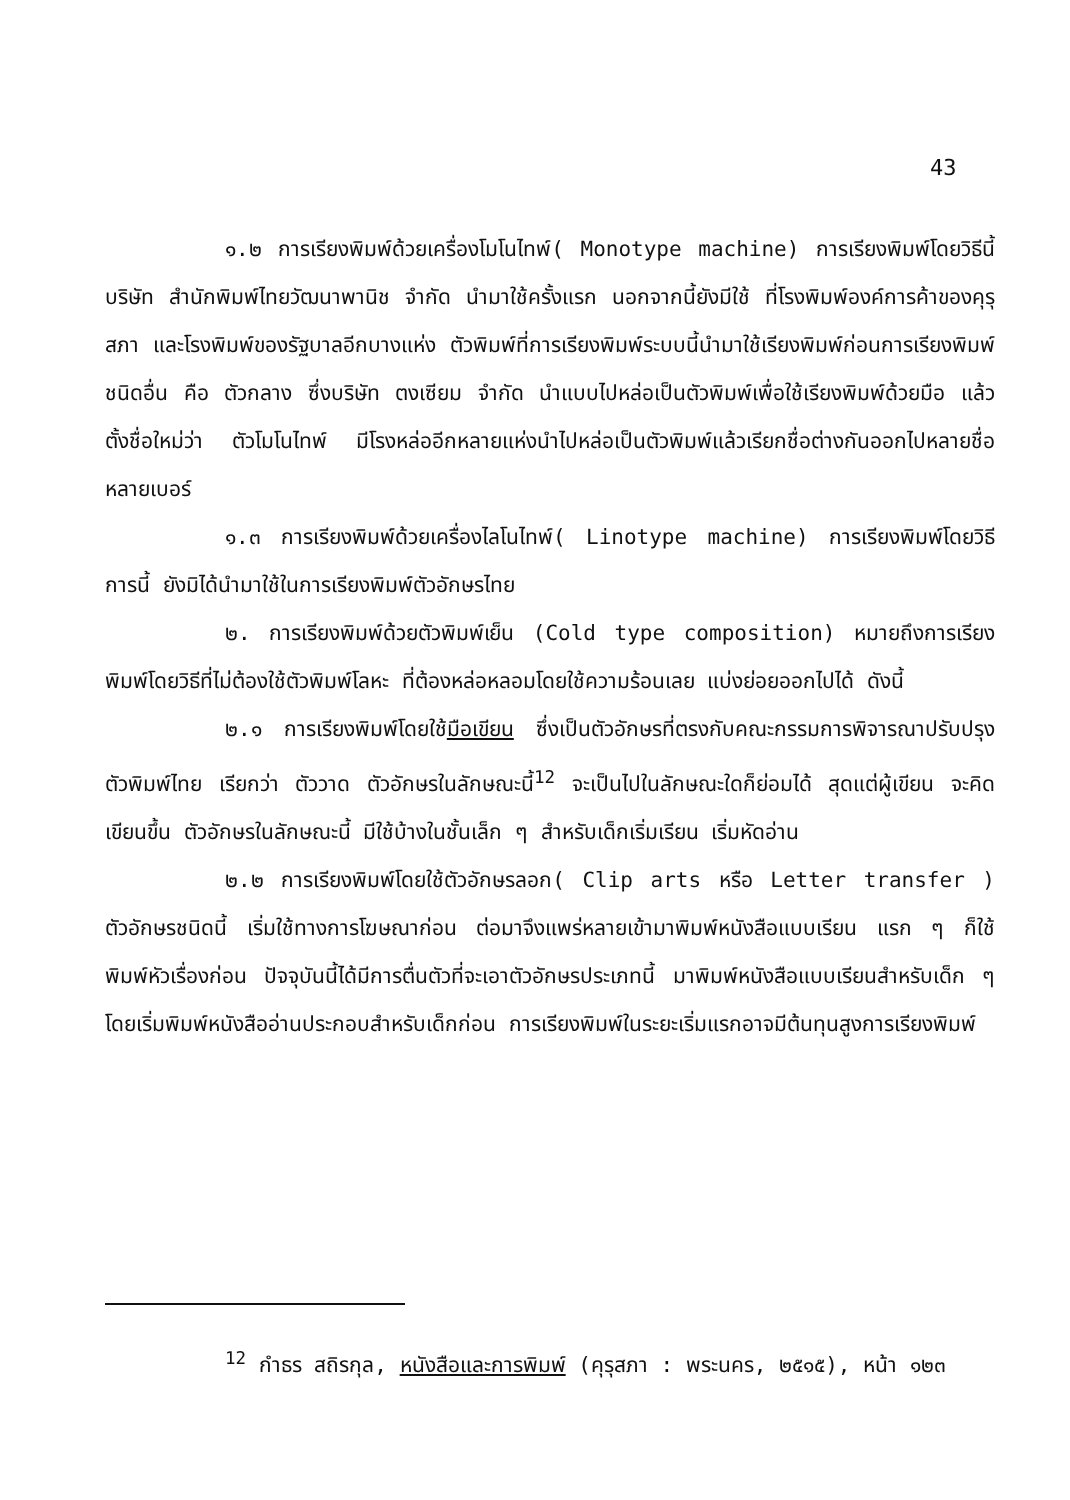43
๑.๒ การเรียงพิมพ์ด้วยเครื่องโมโนไทพ์( Monotype machine) การเรียงพิมพ์โดยวิธีนี้ บริษัท สำนักพิมพ์ไทยวัฒนาพานิช จำกัด นำมาใช้ครั้งแรก นอกจากนี้ยังมีใช้ ที่โรงพิมพ์องค์การค้าของคุรุสภา และโรงพิมพ์ของรัฐบาลอีกบางแห่ง ตัวพิมพ์ที่การเรียงพิมพ์ระบบนี้นำมาใช้เรียงพิมพ์ก่อนการเรียงพิมพ์ชนิดอื่น คือ ตัวกลาง ซึ่งบริษัท ตงเซียม จำกัด นำแบบไปหล่อเป็นตัวพิมพ์เพื่อใช้เรียงพิมพ์ด้วยมือ แล้วตั้งชื่อใหม่ว่า ตัวโมโนไทพ์ มีโรงหล่ออีกหลายแห่งนำไปหล่อเป็นตัวพิมพ์แล้วเรียกชื่อต่างกันออกไปหลายชื่อ หลายเบอร์
๑.๓ การเรียงพิมพ์ด้วยเครื่องไลโนไทพ์( Linotype machine) การเรียงพิมพ์โดยวิธีการนี้ ยังมิได้นำมาใช้ในการเรียงพิมพ์ตัวอักษรไทย
๒. การเรียงพิมพ์ด้วยตัวพิมพ์เย็น (Cold type composition) หมายถึงการเรียงพิมพ์โดยวิธีที่ไม่ต้องใช้ตัวพิมพ์โลหะ ที่ต้องหล่อหลอมโดยใช้ความร้อนเลย แบ่งย่อยออกไปได้ ดังนี้
๒.๑ การเรียงพิมพ์โดยใช้มือเขียน ซึ่งเป็นตัวอักษรที่ตรงกับคณะกรรมการพิจารณาปรับปรุงตัวพิมพ์ไทย เรียกว่า ตัววาด ตัวอักษรในลักษณะนี้<sup>12</sup> จะเป็นไปในลักษณะใดก็ย่อมได้ สุดแต่ผู้เขียน จะคิดเขียนขึ้น ตัวอักษรในลักษณะนี้ มีใช้บ้างในชั้นเล็ก ๆ สำหรับเด็กเริ่มเรียน เริ่มหัดอ่าน
๒.๒ การเรียงพิมพ์โดยใช้ตัวอักษรลอก( Clip arts หรือ Letter transfer ) ตัวอักษรชนิดนี้ เริ่มใช้ทางการโฆษณาก่อน ต่อมาจึงแพร่หลายเข้ามาพิมพ์หนังสือแบบเรียน แรก ๆ ก็ใช้พิมพ์หัวเรื่องก่อน ปัจจุบันนี้ได้มีการตื่นตัวที่จะเอาตัวอักษรประเภทนี้ มาพิมพ์หนังสือแบบเรียนสำหรับเด็ก ๆ โดยเริ่มพิมพ์หนังสืออ่านประกอบสำหรับเด็กก่อน การเรียงพิมพ์ในระยะเริ่มแรกอาจมีต้นทุนสูงการเรียงพิมพ์
<sup>12</sup> กำธร สถิรกุล, หนังสือและการพิมพ์ (คุรุสภา : พระนคร, ๒๕๑๕), หน้า ๑๒๓